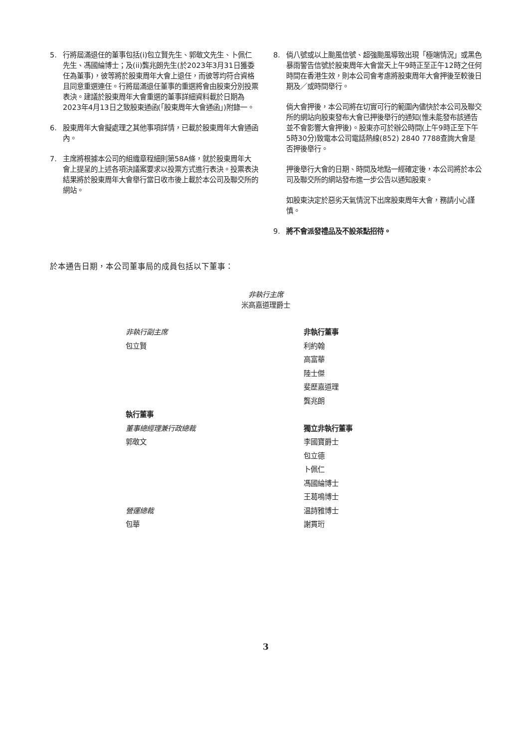5. 行將屆滿退任的董事包括(i)包立賢先生、郭敬文先生、卜佩仁先生、馮國綸博士；及(ii)龔兆朗先生(於2023年3月31日獲委任為董事)，彼等將於股東周年大會上退任，而彼等均符合資格且同意重選連任。行將屆滿退任董事的重選將會由股東分別投票表決。建議於股東周年大會重選的董事詳細資料載於日期為2023年4月13日之致股東通函(「股東周年大會通函」)附錄一。
6. 股東周年大會擬處理之其他事項詳情，已載於股東周年大會通函內。
7. 主席將根據本公司的組織章程細則第58A條，就於股東周年大會上提呈的上述各項決議案要求以投票方式進行表決。投票表決結果將於股東周年大會舉行當日收市後上載於本公司及聯交所的網站。
8. 倘八號或以上颱風信號、超強颱風導致出現「極端情況」或黑色暴雨警告信號於股東周年大會當天上午9時正至正午12時之任何時間在香港生效，則本公司會考慮將股東周年大會押後至較後日期及／或時間舉行。
倘大會押後，本公司將在切實可行的範圍內儘快於本公司及聯交所的網站向股東發布大會已押後舉行的通知(惟未能發布該通告並不會影響大會押後)。股東亦可於辦公時間(上午9時正至下午5時30分)致電本公司電話熱線(852) 2840 7788查詢大會是否押後舉行。
押後舉行大會的日期、時間及地點一經確定後，本公司將於本公司及聯交所的網站發布進一步公告以通知股東。
如股東決定於惡劣天氣情況下出席股東周年大會，務請小心謹慎。
9. 將不會派發禮品及不設茶點招待。
於本通告日期，本公司董事局的成員包括以下董事：
非執行主席
米高嘉道理爵士
非執行副主席
包立賢
執行董事
董事總經理兼行政總裁
郭敬文
營運總裁
包華
非執行董事
利約翰
高富華
陸士傑
斐歷嘉道理
龔兆朗
獨立非執行董事
李國寶爵士
包立德
卜佩仁
馮國綸博士
王葛鳴博士
温詩雅博士
謝貫珩
3